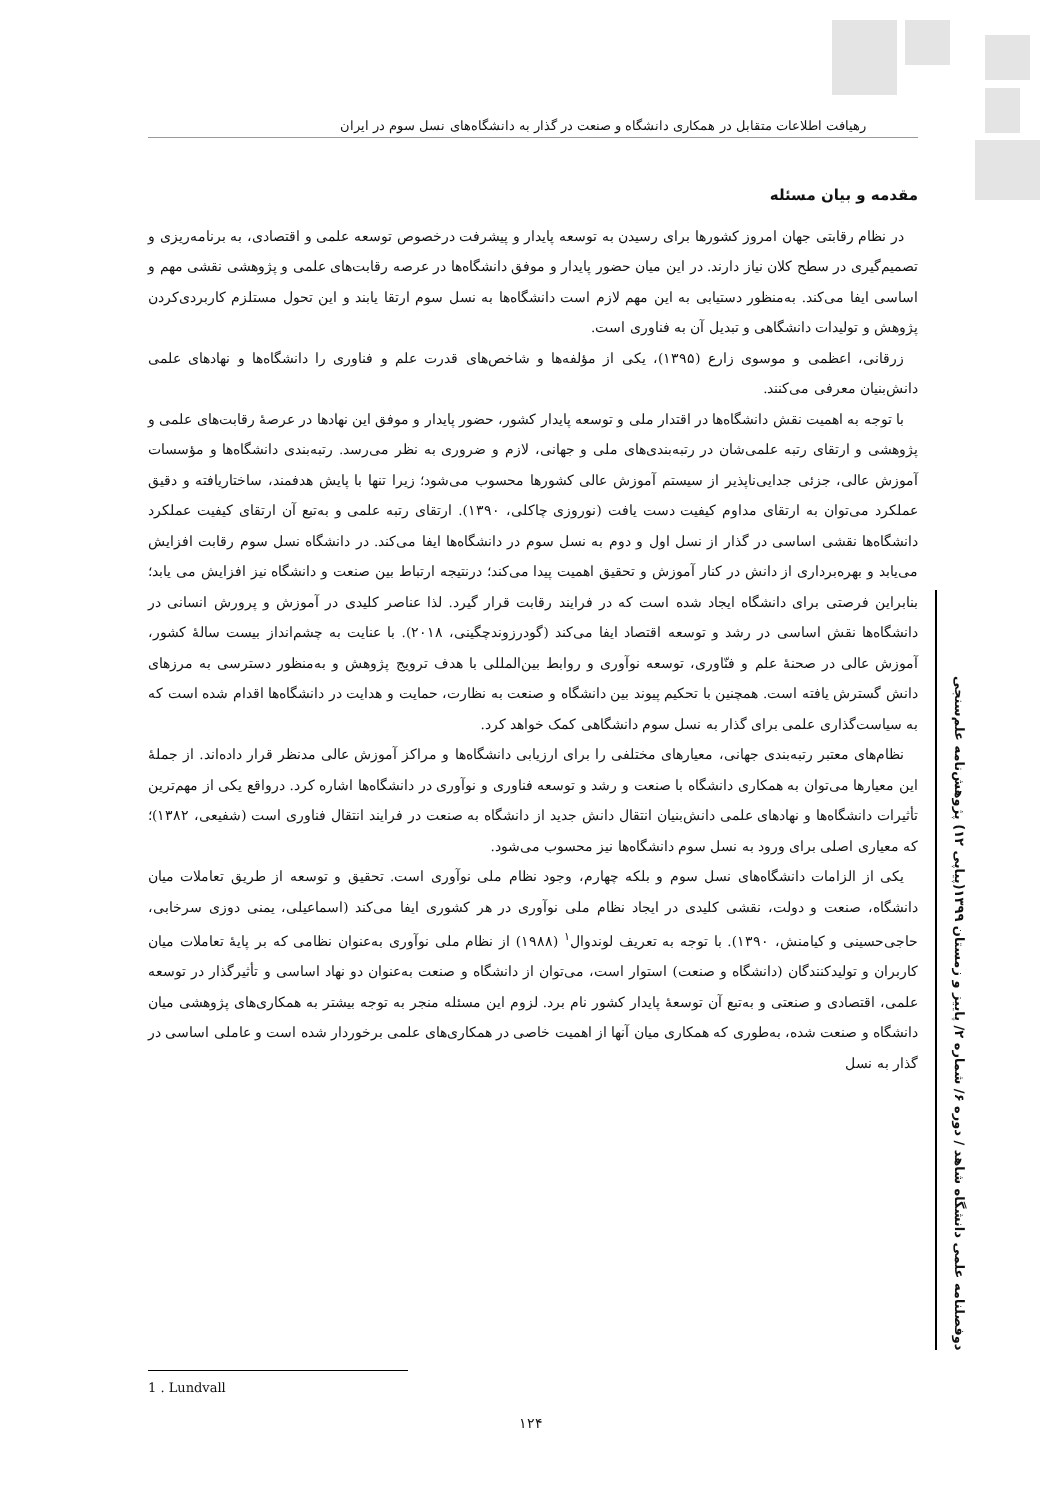رهیافت اطلاعات متقابل در همکاری دانشگاه و صنعت در گذار به دانشگاه‌های نسل سوم در ایران
مقدمه و بیان مسئله
در نظام رقابتی جهان امروز کشورها برای رسیدن به توسعه پایدار و پیشرفت درخصوص توسعه علمی و اقتصادی، به برنامه‌ریزی و تصمیم‌گیری در سطح کلان نیاز دارند. در این میان حضور پایدار و موفق دانشگاه‌ها در عرصه رقابت‌های علمی و پژوهشی نقشی مهم و اساسی ایفا می‌کند. به‌منظور دستیابی به این مهم لازم است دانشگاه‌ها به نسل سوم ارتقا یابند و این تحول مستلزم کاربردی‌کردن پژوهش و تولیدات دانشگاهی و تبدیل آن به فناوری است.
زرقانی، اعظمی و موسوی زارع (۱۳۹۵)، یکی از مؤلفه‌ها و شاخص‌های قدرت علم و فناوری را دانشگاه‌ها و نهادهای علمی دانش‌بنیان معرفی می‌کنند.
با توجه به اهمیت نقش دانشگاه‌ها در اقتدار ملی و توسعه پایدار کشور، حضور پایدار و موفق این نهادها در عرصهٔ رقابت‌های علمی و پژوهشی و ارتقای رتبه علمی‌شان در رتبه‌بندی‌های ملی و جهانی، لازم و ضروری به نظر می‌رسد. رتبه‌بندی دانشگاه‌ها و مؤسسات آموزش عالی، جزئی جدایی‌ناپذیر از سیستم آموزش عالی کشورها محسوب می‌شود؛ زیرا تنها با پایش هدفمند، ساختاریافته و دقیق عملکرد می‌توان به ارتقای مداوم کیفیت دست یافت (نوروزی چاکلی، ۱۳۹۰). ارتقای رتبه علمی و به‌تبع آن ارتقای کیفیت عملکرد دانشگاه‌ها نقشی اساسی در گذار از نسل اول و دوم به نسل سوم در دانشگاه‌ها ایفا می‌کند. در دانشگاه نسل سوم رقابت افزایش می‌یابد و بهره‌برداری از دانش در کنار آموزش و تحقیق اهمیت پیدا می‌کند؛ درنتیجه ارتباط بین صنعت و دانشگاه نیز افزایش می یابد؛ بنابراین فرصتی برای دانشگاه ایجاد شده است که در فرایند رقابت قرار گیرد. لذا عناصر کلیدی در آموزش و پرورش انسانی در دانشگاه‌ها نقش اساسی در رشد و توسعه اقتصاد ایفا می‌کند (گودرزوندچگینی، ۲۰۱۸). با عنایت به چشم‌انداز بیست سالهٔ کشور، آموزش عالی در صحنهٔ علم و فنّاوری، توسعه نوآوری و روابط بین‌المللی با هدف ترویج پژوهش و به‌منظور دسترسی به مرزهای دانش گسترش یافته است. همچنین با تحکیم پیوند بین دانشگاه و صنعت به نظارت، حمایت و هدایت در دانشگاه‌ها اقدام شده است که به سیاست‌گذاری علمی برای گذار به نسل سوم دانشگاهی کمک خواهد کرد.
نظام‌های معتبر رتبه‌بندی جهانی، معیارهای مختلفی را برای ارزیابی دانشگاه‌ها و مراکز آموزش عالی مدنظر قرار داده‌اند. از جملهٔ این معیارها می‌توان به همکاری دانشگاه با صنعت و رشد و توسعه فناوری و نوآوری در دانشگاه‌ها اشاره کرد. درواقع یکی از مهم‌ترین تأثیرات دانشگاه‌ها و نهادهای علمی دانش‌بنیان انتقال دانش جدید از دانشگاه به صنعت در فرایند انتقال فناوری است (شفیعی، ۱۳۸۲)؛ که معیاری اصلی برای ورود به نسل سوم دانشگاه‌ها نیز محسوب می‌شود.
یکی از الزامات دانشگاه‌های نسل سوم و بلکه چهارم، وجود نظام ملی نوآوری است. تحقیق و توسعه از طریق تعاملات میان دانشگاه، صنعت و دولت، نقشی کلیدی در ایجاد نظام ملی نوآوری در هر کشوری ایفا می‌کند (اسماعیلی، یمنی دوزی سرخابی، حاجی‌حسینی و کیامنش، ۱۳۹۰). با توجه به تعریف لوندوال<sup>۱</sup> (۱۹۸۸) از نظام ملی نوآوری به‌عنوان نظامی که بر پایهٔ تعاملات میان کاربران و تولیدکنندگان (دانشگاه و صنعت) استوار است، می‌توان از دانشگاه و صنعت به‌عنوان دو نهاد اساسی و تأثیرگذار در توسعه علمی، اقتصادی و صنعتی و به‌تبع آن توسعهٔ پایدار کشور نام برد. لزوم این مسئله منجر به توجه بیشتر به همکاری‌های پژوهشی میان دانشگاه و صنعت شده، به‌طوری که همکاری میان آنها از اهمیت خاصی در همکاری‌های علمی برخوردار شده است و عاملی اساسی در گذار به نسل
دوفصلنامه علمی دانشگاه شاهد / دوره ۶/ شماره ۲/ پاییز و زمستان ۱۳۹۹(پیاپی ۱۲) پژوهش‌نامه علم‌سنجی
1 . Lundvall
۱۲۴